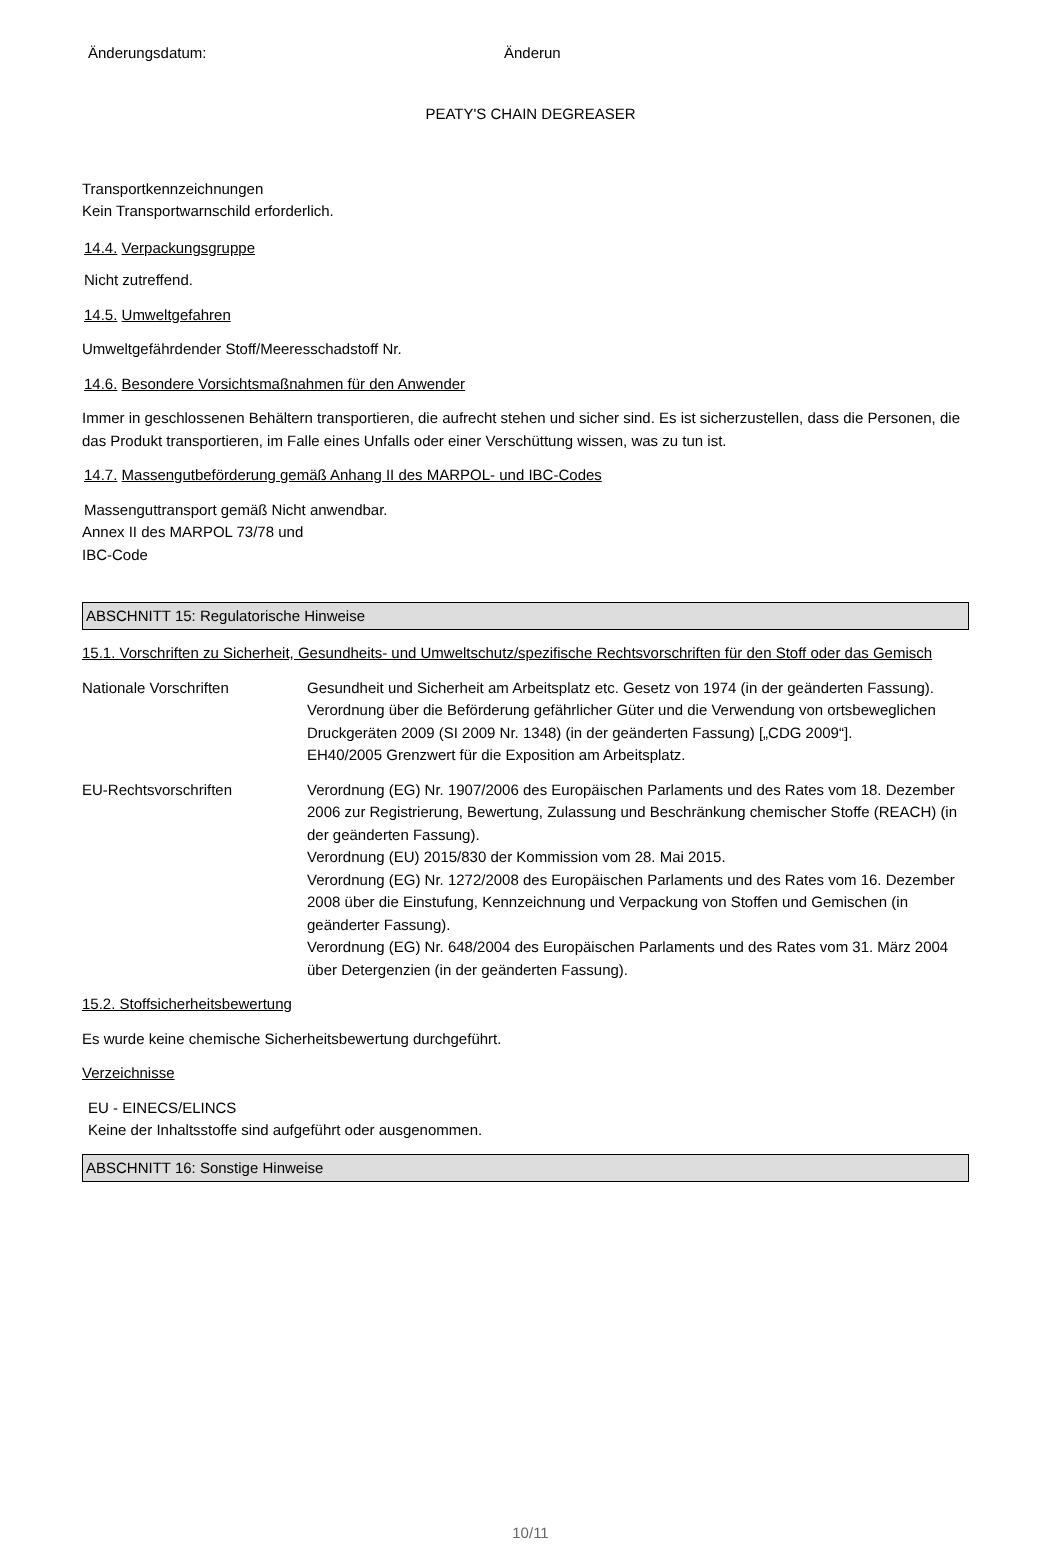Änderungsdatum: Änderun
PEATY'S CHAIN DEGREASER
Transportkennzeichnungen
Kein Transportwarnschild erforderlich.
14.4. Verpackungsgruppe
Nicht zutreffend.
14.5. Umweltgefahren
Umweltgefährdender Stoff/Meeresschadstoff Nr.
14.6. Besondere Vorsichtsmaßnahmen für den Anwender
Immer in geschlossenen Behältern transportieren, die aufrecht stehen und sicher sind. Es ist sicherzustellen, dass die Personen, die das Produkt transportieren, im Falle eines Unfalls oder einer Verschüttung wissen, was zu tun ist.
14.7. Massengutbeförderung gemäß Anhang II des MARPOL- und IBC-Codes
Massenguttransport gemäß Nicht anwendbar.
Annex II des MARPOL 73/78 und
IBC-Code
ABSCHNITT 15: Regulatorische Hinweise
15.1. Vorschriften zu Sicherheit, Gesundheits- und Umweltschutz/spezifische Rechtsvorschriften für den Stoff oder das Gemisch
Nationale Vorschriften Gesundheit und Sicherheit am Arbeitsplatz etc. Gesetz von 1974 (in der geänderten Fassung).
Verordnung über die Beförderung gefährlicher Güter und die Verwendung von ortsbeweglichen Druckgeräten 2009 (SI 2009 Nr. 1348) (in der geänderten Fassung) [„CDG 2009“].
EH40/2005 Grenzwert für die Exposition am Arbeitsplatz.
EU-Rechtsvorschriften Verordnung (EG) Nr. 1907/2006 des Europäischen Parlaments und des Rates vom 18. Dezember 2006 zur Registrierung, Bewertung, Zulassung und Beschränkung chemischer Stoffe (REACH) (in der geänderten Fassung).
Verordnung (EU) 2015/830 der Kommission vom 28. Mai 2015.
Verordnung (EG) Nr. 1272/2008 des Europäischen Parlaments und des Rates vom 16. Dezember 2008 über die Einstufung, Kennzeichnung und Verpackung von Stoffen und Gemischen (in geänderter Fassung).
Verordnung (EG) Nr. 648/2004 des Europäischen Parlaments und des Rates vom 31. März 2004 über Detergenzien (in der geänderten Fassung).
15.2. Stoffsicherheitsbewertung
Es wurde keine chemische Sicherheitsbewertung durchgeführt.
Verzeichnisse
EU - EINECS/ELINCS
Keine der Inhaltsstoffe sind aufgeführt oder ausgenommen.
ABSCHNITT 16: Sonstige Hinweise
10/11